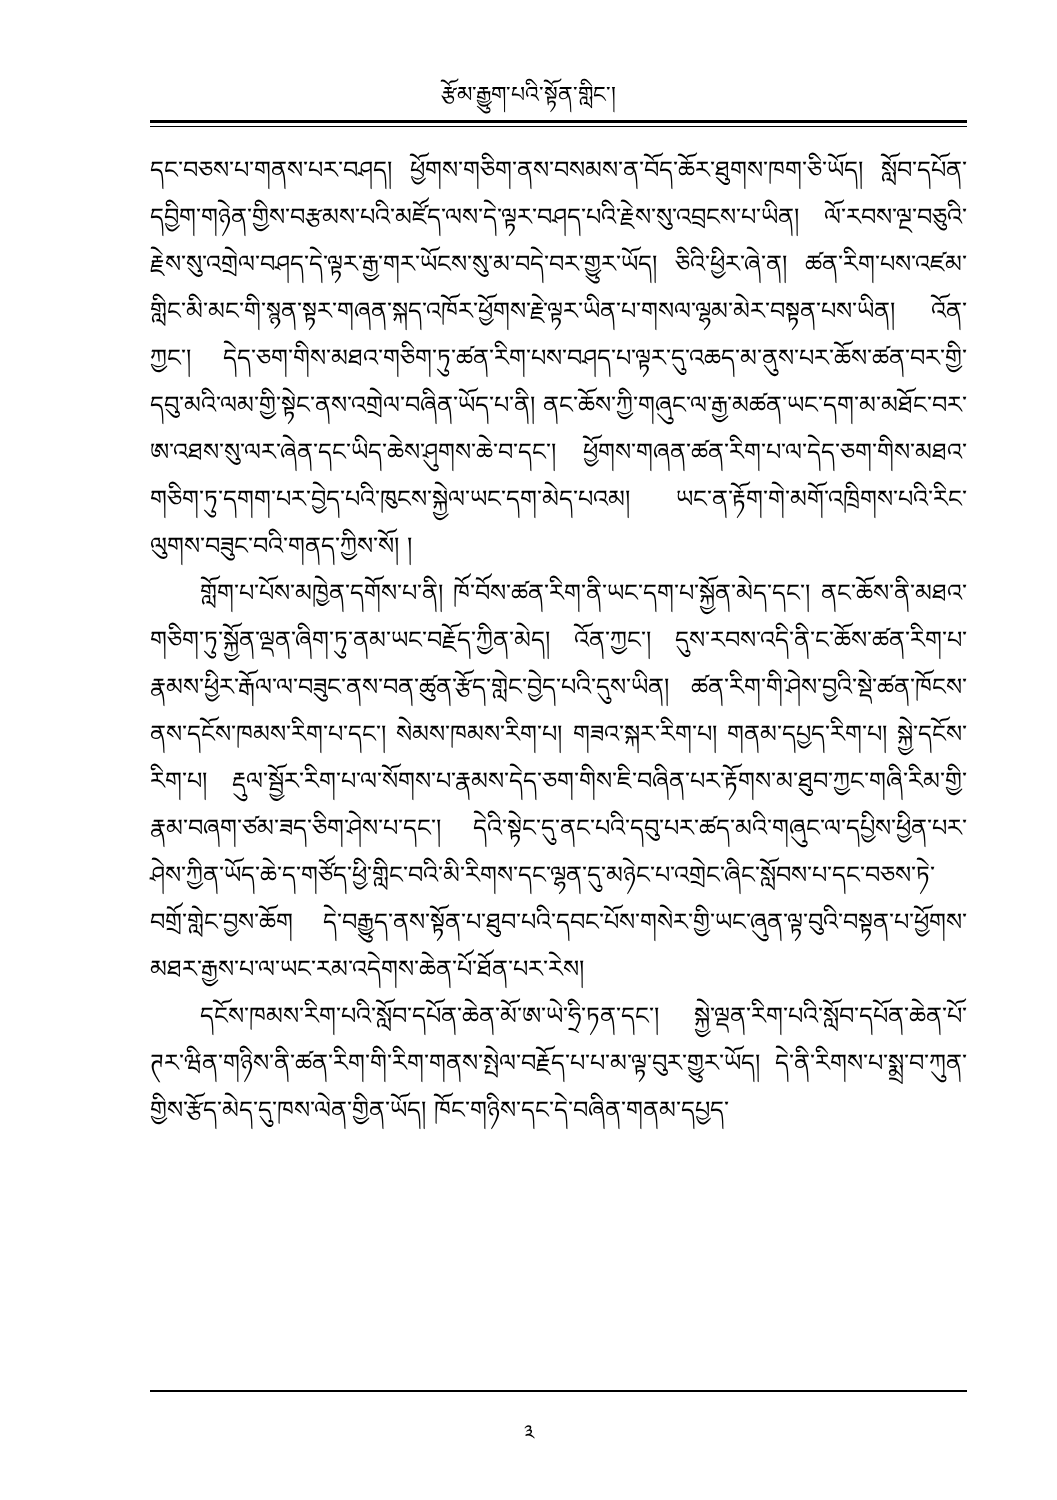རྩོམ་རྒྱུག་པའི་སྟོན་གླིང་།
དང་བཅས་པ་གནས་པར་བཤད། ཕྱོགས་གཅིག་ནས་བསམས་ན་བོད་ཆོར་ཐུགས་ཁག་ཅི་ཡོད། སློབ་དཔོན་དབྱིག་གཉེན་གྱིས་བརྩམས་པའི་མཛོད་ལས་དེ་ལྟར་བཤད་པའི་རྗེས་སུ་འབྲངས་པ་ཡིན། ལོ་རབས་ལྔ་བཅུའི་རྗེས་སུ་འགྲེལ་བཤད་དེ་ལྟར་རྒྱ་གར་ཡོངས་སུ་མ་བདེ་བར་གྱུར་ཡོད། ཅིའི་ཕྱིར་ཞེ་ན། ཚན་རིག་པས་འཛམ་གླིང་མི་མང་གི་སྙན་སྟར་གཞན་སྐད་འཁོར་ཕྱོགས་རྗེ་ལྟར་ཡིན་པ་གསལ་ལྷམ་མེར་བསྟན་པས་ཡིན། འོན་ཀྱང་། དེད་ཅག་གིས་མཐའ་གཅིག་ཏུ་ཚན་རིག་པས་བཤད་པ་ལྟར་དུ་འཆད་མ་ནུས་པར་ཆོས་ཚན་བར་གྱི་དབུ་མའི་ལམ་གྱི་སྟེང་ནས་འགྲེལ་བཞིན་ཡོད་པ་ནི། ནང་ཆོས་ཀྱི་གཞུང་ལ་རྒྱ་མཚན་ཡང་དག་མ་མཐོང་བར་ཨ་འཐས་སུ་ལར་ཞེན་དང་ཡིད་ཆེས་ཤུགས་ཆེ་བ་དང་། ཕྱོགས་གཞན་ཚན་རིག་པ་ལ་དེད་ཅག་གིས་མཐའ་གཅིག་ཏུ་དགག་པར་བྱེད་པའི་ཁུངས་སྐྱེལ་ཡང་དག་མེད་པའམ། ཡང་ན་རྟོག་གེ་མགོ་འཁྲིགས་པའི་རིང་ལུགས་བཟུང་བའི་གནད་ཀྱིས་སོ། །
གློག་པ་པོས་མཁྱེན་དགོས་པ་ནི། ཁོ་བོས་ཚན་རིག་ནི་ཡང་དག་པ་སྐྱོན་མེད་དང་། ནང་ཆོས་ནི་མཐའ་གཅིག་ཏུ་སྐྱོན་ལྡན་ཞིག་ཏུ་ནམ་ཡང་བརྗོད་ཀྱིན་མེད། འོན་ཀྱང་། དུས་རབས་འདི་ནི་ང་ཆོས་ཚན་རིག་པ་རྣམས་ཕྱིར་རྒོལ་ལ་བཟུང་ནས་བན་ཚུན་རྩོད་གླེང་བྱེད་པའི་དུས་ཡིན། ཚན་རིག་གི་ཤེས་བྱའི་སྡེ་ཚན་ཁོངས་ནས་དངོས་ཁམས་རིག་པ་དང་། སེམས་ཁམས་རིག་པ། གཟའ་སྐར་རིག་པ། གནམ་དཔྱད་རིག་པ། སྐྱེ་དངོས་རིག་པ། རྡུལ་སྦྱོར་རིག་པ་ལ་སོགས་པ་རྣམས་དེད་ཅག་གིས་ཇི་བཞིན་པར་རྟོགས་མ་ཐུབ་ཀྱང་གཞི་རིམ་གྱི་རྣམ་བཞག་ཙམ་ཟད་ཅིག་ཤེས་པ་དང་། དེའི་སྟེང་དུ་ནང་པའི་དབུ་པར་ཚད་མའི་གཞུང་ལ་དཔྱིས་ཕྱིན་པར་ཤེས་ཀྱིན་ཡོད་ཆེ་ད་གཙོད་ཕྱི་གླིང་བའི་མི་རིགས་དང་ལྷན་དུ་མཉེང་པ་འགྲེང་ཞིང་སློབས་པ་དང་བཅས་ཏེ་བགྲོ་གླེང་བྱས་ཆོག དེ་བརྒྱུད་ནས་སྟོན་པ་ཐུབ་པའི་དབང་པོས་གསེར་གྱི་ཡང་ཞུན་ལྟ་བུའི་བསྟན་པ་ཕྱོགས་མཐར་རྒྱས་པ་ལ་ཡང་རམ་འདེགས་ཆེན་པོ་ཐོན་པར་རེས།
དངོས་ཁམས་རིག་པའི་སློབ་དཔོན་ཆེན་མོ་ཨ་ཡེ་ཧྲི་ཏན་དང་། སྐྱེ་ལྡན་རིག་པའི་སློབ་དཔོན་ཆེན་པོ་ཊར་ཝིན་གཉིས་ནི་ཚན་རིག་གི་རིག་གནས་སྤེལ་བརྗོད་པ་པ་མ་ལྟ་བུར་གྱུར་ཡོད། དེ་ནི་རིགས་པ་སྨྲ་བ་ཀུན་གྱིས་རྩོད་མེད་དུ་ཁས་ལེན་གྱིན་ཡོད། ཁོང་གཉིས་དང་དེ་བཞིན་གནམ་དཔྱད་
༣